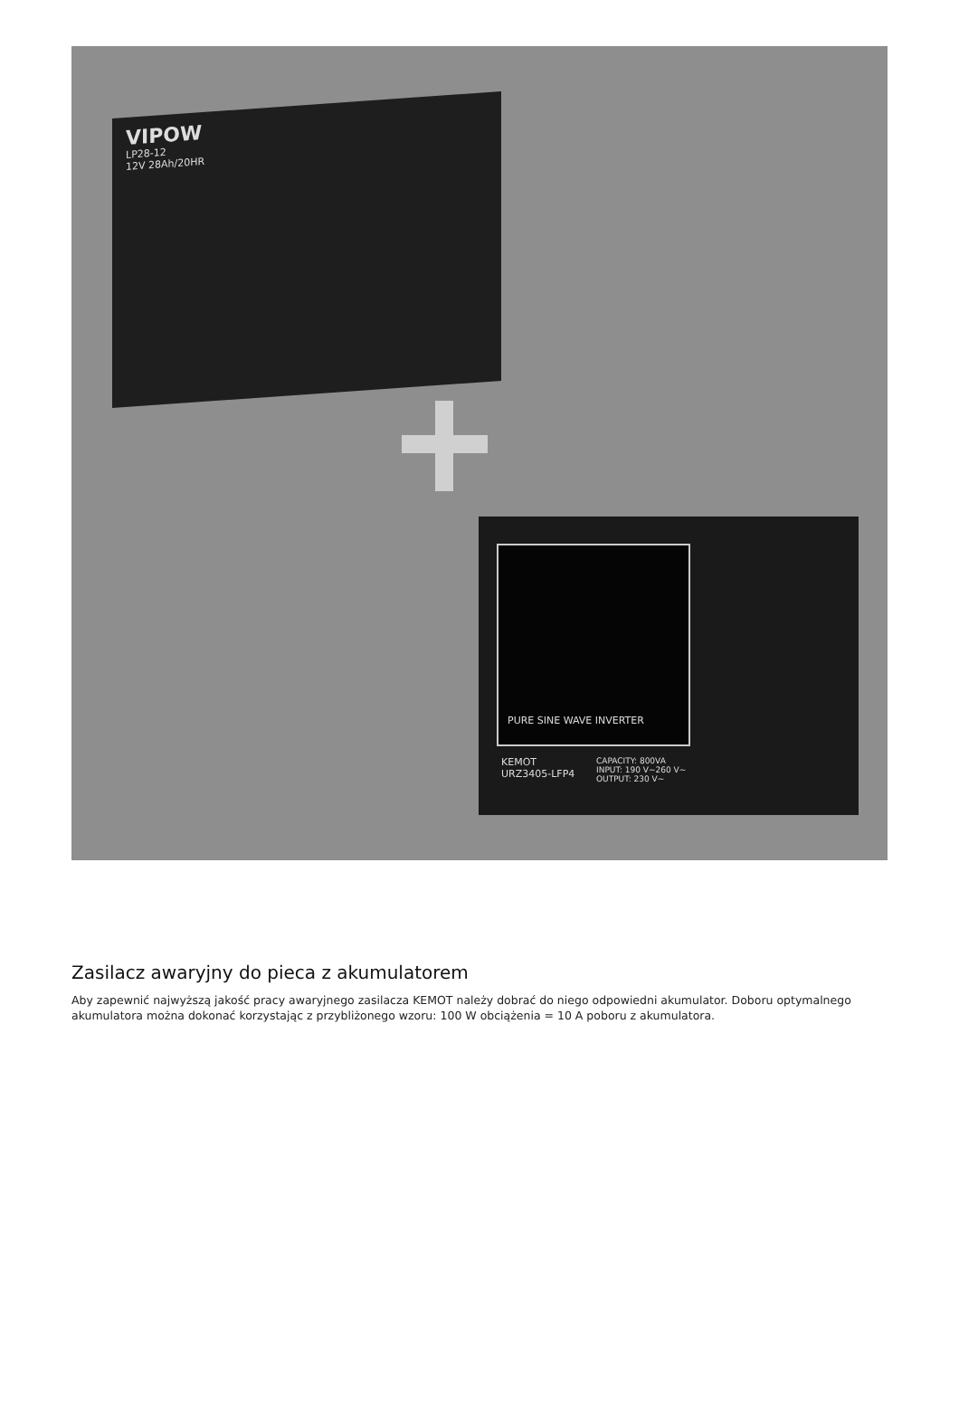VIPOW
LP28-12
12V 28Ah/20HR
PURE SINE WAVE INVERTER
KEMOT
URZ3405-LFP4
CAPACITY: 800VA
INPUT: 190 V~260 V~
OUTPUT: 230 V~
Zasilacz awaryjny do pieca z akumulatorem
Aby zapewnić najwyższą jakość pracy awaryjnego zasilacza KEMOT należy dobrać do niego odpowiedni akumulator. Doboru optymalnego akumulatora można dokonać korzystając z przybliżonego wzoru: 100 W obciążenia = 10 A poboru z akumulatora.